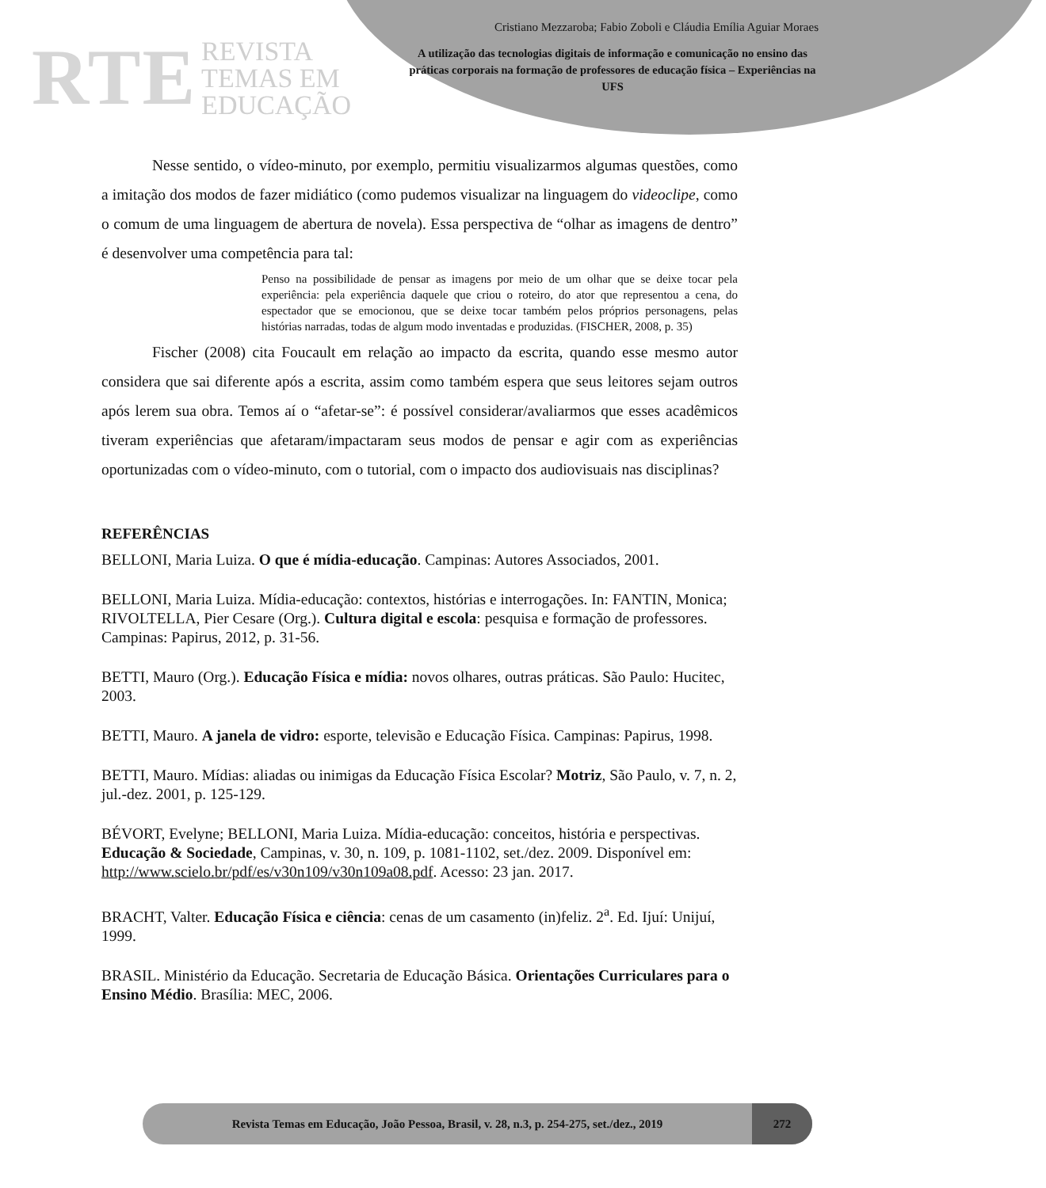RTE REVISTA
TEMAS EM
EDUCAÇÃO
Cristiano Mezzaroba; Fabio Zoboli e Cláudia Emília Aguiar Moraes
A utilização das tecnologias digitais de informação e comunicação no ensino das práticas corporais na formação de professores de educação física – Experiências na UFS
Nesse sentido, o vídeo-minuto, por exemplo, permitiu visualizarmos algumas questões, como a imitação dos modos de fazer midiático (como pudemos visualizar na linguagem do videoclipe, como o comum de uma linguagem de abertura de novela). Essa perspectiva de “olhar as imagens de dentro” é desenvolver uma competência para tal:
Penso na possibilidade de pensar as imagens por meio de um olhar que se deixe tocar pela experiência: pela experiência daquele que criou o roteiro, do ator que representou a cena, do espectador que se emocionou, que se deixe tocar também pelos próprios personagens, pelas histórias narradas, todas de algum modo inventadas e produzidas. (FISCHER, 2008, p. 35)
Fischer (2008) cita Foucault em relação ao impacto da escrita, quando esse mesmo autor considera que sai diferente após a escrita, assim como também espera que seus leitores sejam outros após lerem sua obra. Temos aí o “afetar-se”: é possível considerar/avaliarmos que esses acadêmicos tiveram experiências que afetaram/impactaram seus modos de pensar e agir com as experiências oportunizadas com o vídeo-minuto, com o tutorial, com o impacto dos audiovisuais nas disciplinas?
REFERÊNCIAS
BELLONI, Maria Luiza. O que é mídia-educação. Campinas: Autores Associados, 2001.
BELLONI, Maria Luiza. Mídia-educação: contextos, histórias e interrogações. In: FANTIN, Monica; RIVOLTELLA, Pier Cesare (Org.). Cultura digital e escola: pesquisa e formação de professores. Campinas: Papirus, 2012, p. 31-56.
BETTI, Mauro (Org.). Educação Física e mídia: novos olhares, outras práticas. São Paulo: Hucitec, 2003.
BETTI, Mauro. A janela de vidro: esporte, televisão e Educação Física. Campinas: Papirus, 1998.
BETTI, Mauro. Mídias: aliadas ou inimigas da Educação Física Escolar? Motriz, São Paulo, v. 7, n. 2, jul.-dez. 2001, p. 125-129.
BÉVORT, Evelyne; BELLONI, Maria Luiza. Mídia-educação: conceitos, história e perspectivas. Educação & Sociedade, Campinas, v. 30, n. 109, p. 1081-1102, set./dez. 2009. Disponível em: http://www.scielo.br/pdf/es/v30n109/v30n109a08.pdf. Acesso: 23 jan. 2017.
BRACHT, Valter. Educação Física e ciência: cenas de um casamento (in)feliz. 2<sup>a</sup>. Ed. Ijuí: Unijuí, 1999.
BRASIL. Ministério da Educação. Secretaria de Educação Básica. Orientações Curriculares para o Ensino Médio. Brasília: MEC, 2006.
Revista Temas em Educação, João Pessoa, Brasil, v. 28, n.3, p. 254-275, set./dez., 2019
272